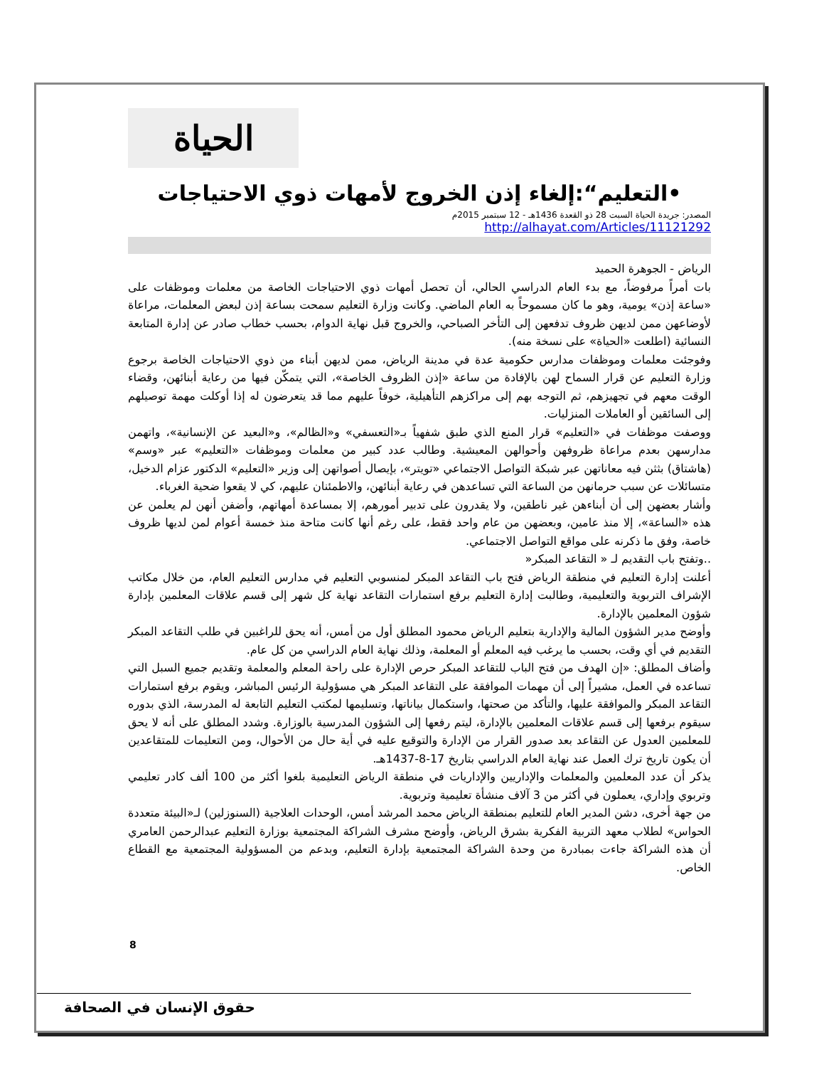الحياة
•التعليم“:إلغاء إذن الخروج لأمهات ذوي الاحتياجات
المصدر: جريدة الحياة السبت 28 ذو القعدة 1436هـ - 12 سبتمبر 2015م
http://alhayat.com/Articles/11121292
الرياض - الجوهرة الحميد
بات أمراً مرفوضاً، مع بدء العام الدراسي الحالي، أن تحصل أمهات ذوي الاحتياجات الخاصة من معلمات وموظفات على «ساعة إذن» يومية، وهو ما كان مسموحاً به العام الماضي. وكانت وزارة التعليم سمحت بساعة إذن لبعض المعلمات، مراعاة لأوضاعهن ممن لديهن ظروف تدفعهن إلى التأخر الصباحي، والخروج قبل نهاية الدوام، بحسب خطاب صادر عن إدارة المتابعة النسائية (اطلعت «الحياة» على نسخة منه).
وفوجئت معلمات وموظفات مدارس حكومية عدة في مدينة الرياض، ممن لديهن أبناء من ذوي الاحتياجات الخاصة برجوع وزارة التعليم عن قرار السماح لهن بالإفادة من ساعة «إذن الظروف الخاصة»، التي يتمكّن فيها من رعاية أبنائهن، وقضاء الوقت معهم في تجهيزهم، ثم التوجه بهم إلى مراكزهم التأهيلية، خوفاً عليهم مما قد يتعرضون له إذا أوكلت مهمة توصيلهم إلى السائقين أو العاملات المنزليات.
ووصفت موظفات في «التعليم» قرار المنع الذي طبق شفهياً بـ«التعسفي» و«الظالم»، و«البعيد عن الإنسانية»، واتهمن مدارسهن بعدم مراعاة ظروفهن وأحوالهن المعيشية. وطالب عدد كبير من معلمات وموظفات «التعليم» عبر «وسم» (هاشتاق) بثثن فيه معاناتهن عبر شبكة التواصل الاجتماعي «تويتر»، بإيصال أصواتهن إلى وزير «التعليم» الدكتور عزام الدخيل، متسائلات عن سبب حرمانهن من الساعة التي تساعدهن في رعاية أبنائهن، والاطمئنان عليهم، كي لا يقعوا ضحية الغرباء.
وأشار بعضهن إلى أن أبناءهن غير ناطقين، ولا يقدرون على تدبير أمورهم، إلا بمساعدة أمهاتهم، وأضفن أنهن لم يعلمن عن هذه «الساعة»، إلا منذ عامين، وبعضهن من عام واحد فقط، على رغم أنها كانت متاحة منذ خمسة أعوام لمن لديها ظروف خاصة، وفق ما ذكرنه على مواقع التواصل الاجتماعي.
..وتفتح باب التقديم لـ « التقاعد المبكر«
أعلنت إدارة التعليم في منطقة الرياض فتح باب التقاعد المبكر لمنسوبي التعليم في مدارس التعليم العام، من خلال مكاتب الإشراف التربوية والتعليمية، وطالبت إدارة التعليم برفع استمارات التقاعد نهاية كل شهر إلى قسم علاقات المعلمين بإدارة شؤون المعلمين بالإدارة.
وأوضح مدير الشؤون المالية والإدارية بتعليم الرياض محمود المطلق أول من أمس، أنه يحق للراغبين في طلب التقاعد المبكر التقديم في أي وقت، بحسب ما يرغب فيه المعلم أو المعلمة، وذلك نهاية العام الدراسي من كل عام.
وأضاف المطلق: «إن الهدف من فتح الباب للتقاعد المبكر حرص الإدارة على راحة المعلم والمعلمة وتقديم جميع السبل التي تساعده في العمل، مشيراً إلى أن مهمات الموافقة على التقاعد المبكر هي مسؤولية الرئيس المباشر، ويقوم برفع استمارات التقاعد المبكر والموافقة عليها، والتأكد من صحتها، واستكمال بياناتها، وتسليمها لمكتب التعليم التابعة له المدرسة، الذي بدوره سيقوم برفعها إلى قسم علاقات المعلمين بالإدارة، ليتم رفعها إلى الشؤون المدرسية بالوزارة. وشدد المطلق على أنه لا يحق للمعلمين العدول عن التقاعد بعد صدور القرار من الإدارة والتوقيع عليه في أية حال من الأحوال، ومن التعليمات للمتقاعدين أن يكون تاريخ ترك العمل عند نهاية العام الدراسي بتاريخ 17-8-1437هـ.
يذكر أن عدد المعلمين والمعلمات والإداريين والإداريات في منطقة الرياض التعليمية بلغوا أكثر من 100 ألف كادر تعليمي وتربوي وإداري، يعملون في أكثر من 3 آلاف منشأة تعليمية وتربوية.
من جهة أخرى، دشن المدير العام للتعليم بمنطقة الرياض محمد المرشد أمس، الوحدات العلاجية (السنوزلين) لـ«البيئة متعددة الحواس» لطلاب معهد التربية الفكرية بشرق الرياض، وأوضح مشرف الشراكة المجتمعية بوزارة التعليم عبدالرحمن العامري أن هذه الشراكة جاءت بمبادرة من وحدة الشراكة المجتمعية بإدارة التعليم، وبدعم من المسؤولية المجتمعية مع القطاع الخاص.
8
حقوق الإنسان في الصحافة